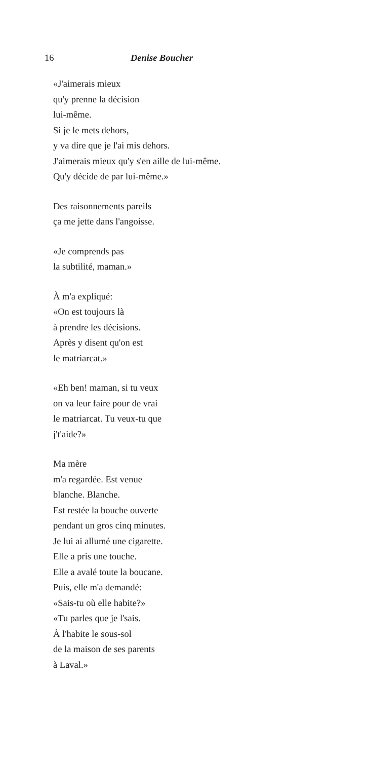16 Denise Boucher
«J'aimerais mieux
qu'y prenne la décision
lui-même.
Si je le mets dehors,
y va dire que je l'ai mis dehors.
J'aimerais mieux qu'y s'en aille de lui-même.
Qu'y décide de par lui-même.»
Des raisonnements pareils
ça me jette dans l'angoisse.
«Je comprends pas
la subtilité, maman.»
À m'a expliqué:
«On est toujours là
à prendre les décisions.
Après y disent qu'on est
le matriarcat.»
«Eh ben! maman, si tu veux
on va leur faire pour de vrai
le matriarcat. Tu veux-tu que
j't'aide?»
Ma mère
m'a regardée. Est venue
blanche. Blanche.
Est restée la bouche ouverte
pendant un gros cinq minutes.
Je lui ai allumé une cigarette.
Elle a pris une touche.
Elle a avalé toute la boucane.
Puis, elle m'a demandé:
«Sais-tu où elle habite?»
«Tu parles que je l'sais.
À l'habite le sous-sol
de la maison de ses parents
à Laval.»